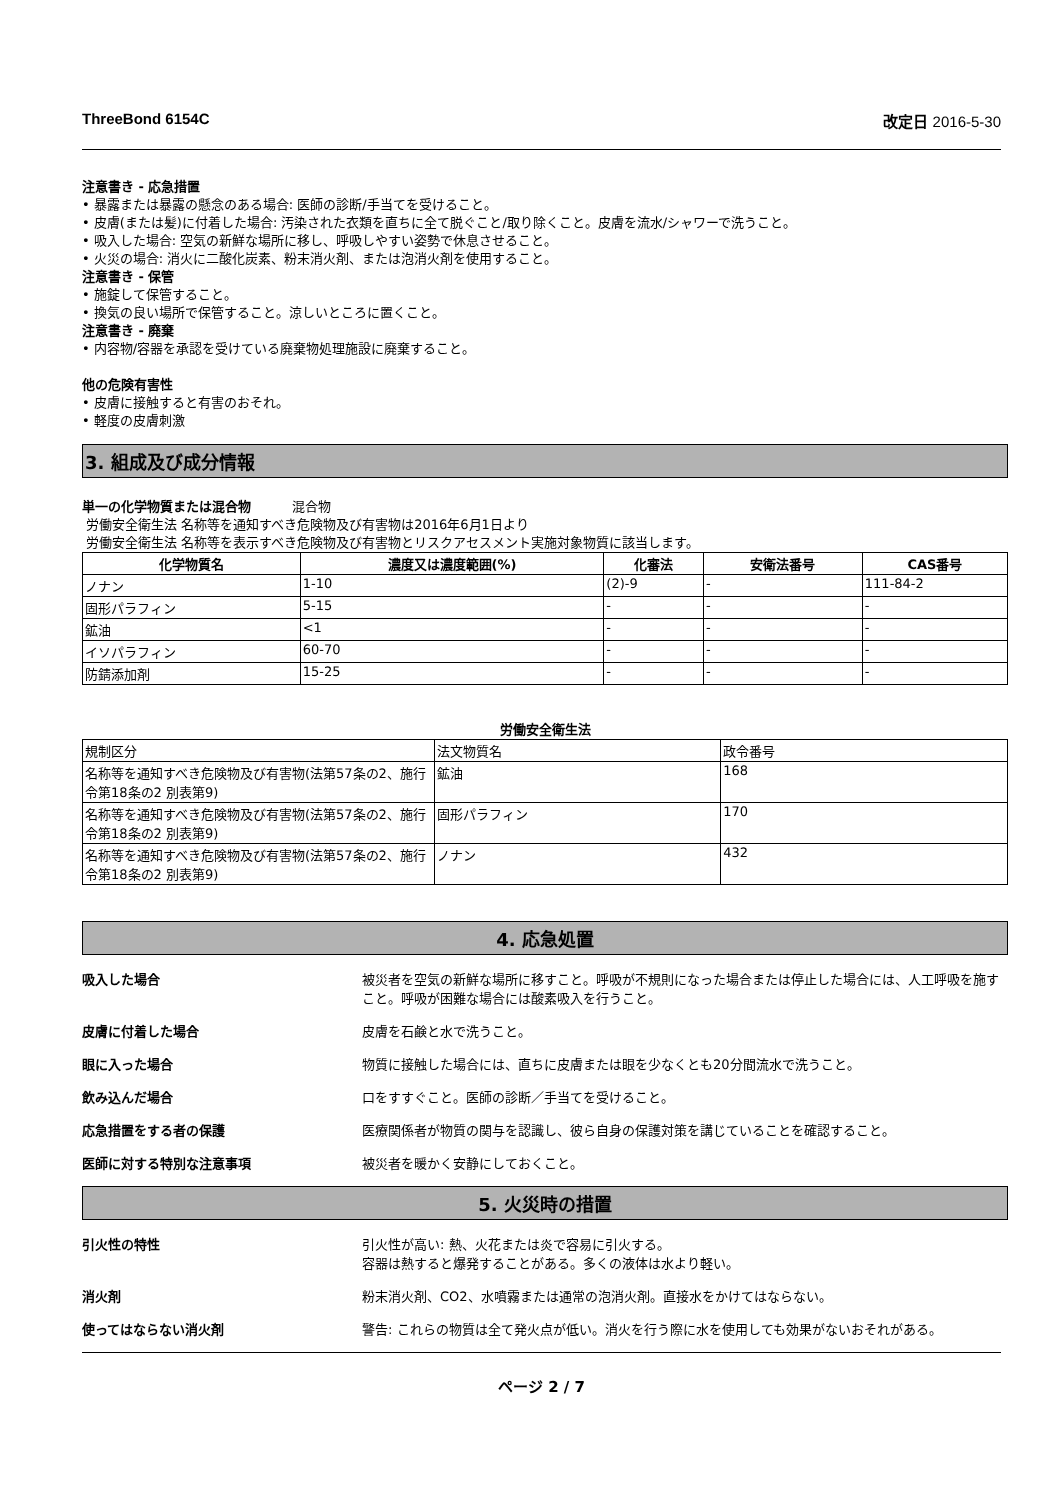ThreeBond 6154C 改定日 2016-5-30
注意書き - 応急措置
• 暴露または暴露の懸念のある場合: 医師の診断/手当てを受けること。
• 皮膚(または髪)に付着した場合: 汚染された衣類を直ちに全て脱ぐこと/取り除くこと。皮膚を流水/シャワーで洗うこと。
• 吸入した場合: 空気の新鮮な場所に移し、呼吸しやすい姿勢で休息させること。
• 火災の場合: 消火に二酸化炭素、粉末消火剤、または泡消火剤を使用すること。
注意書き - 保管
• 施錠して保管すること。
• 換気の良い場所で保管すること。涼しいところに置くこと。
注意書き - 廃棄
• 内容物/容器を承認を受けている廃棄物処理施設に廃棄すること。
他の危険有害性
• 皮膚に接触すると有害のおそれ。
• 軽度の皮膚刺激
3. 組成及び成分情報
単一の化学物質または混合物 混合物
労働安全衛生法 名称等を通知すべき危険物及び有害物は2016年6月1日より
労働安全衛生法 名称等を表示すべき危険物及び有害物とリスクアセスメント実施対象物質に該当します。
| 化学物質名 | 濃度又は濃度範囲(%) | 化審法 | 安衛法番号 | CAS番号 |
| --- | --- | --- | --- | --- |
| ノナン | 1-10 | (2)-9 | - | 111-84-2 |
| 固形パラフィン | 5-15 | - | - | - |
| 鉱油 | <1 | - | - | - |
| イソパラフィン | 60-70 | - | - | - |
| 防錆添加剤 | 15-25 | - | - | - |
労働安全衛生法
| 規制区分 | 法文物質名 | 政令番号 |
| 名称等を通知すべき危険物及び有害物(法第57条の2、施行令第18条の2 別表第9) | 鉱油 | 168 |
| 名称等を通知すべき危険物及び有害物(法第57条の2、施行令第18条の2 別表第9) | 固形パラフィン | 170 |
| 名称等を通知すべき危険物及び有害物(法第57条の2、施行令第18条の2 別表第9) | ノナン | 432 |
4. 応急処置
吸入した場合 被災者を空気の新鮮な場所に移すこと。呼吸が不規則になった場合または停止した場合には、人工呼吸を施すこと。呼吸が困難な場合には酸素吸入を行うこと。
皮膚に付着した場合 皮膚を石鹸と水で洗うこと。
眼に入った場合 物質に接触した場合には、直ちに皮膚または眼を少なくとも20分間流水で洗うこと。
飲み込んだ場合 口をすすぐこと。医師の診断／手当てを受けること。
応急措置をする者の保護 医療関係者が物質の関与を認識し、彼ら自身の保護対策を講じていることを確認すること。
医師に対する特別な注意事項 被災者を暖かく安静にしておくこと。
5. 火災時の措置
引火性の特性 引火性が高い: 熱、火花または炎で容易に引火する。
容器は熱すると爆発することがある。多くの液体は水より軽い。
消火剤 粉末消火剤、CO2、水噴霧または通常の泡消火剤。直接水をかけてはならない。
使ってはならない消火剤 警告: これらの物質は全て発火点が低い。消火を行う際に水を使用しても効果がないおそれがある。
ページ 2 / 7